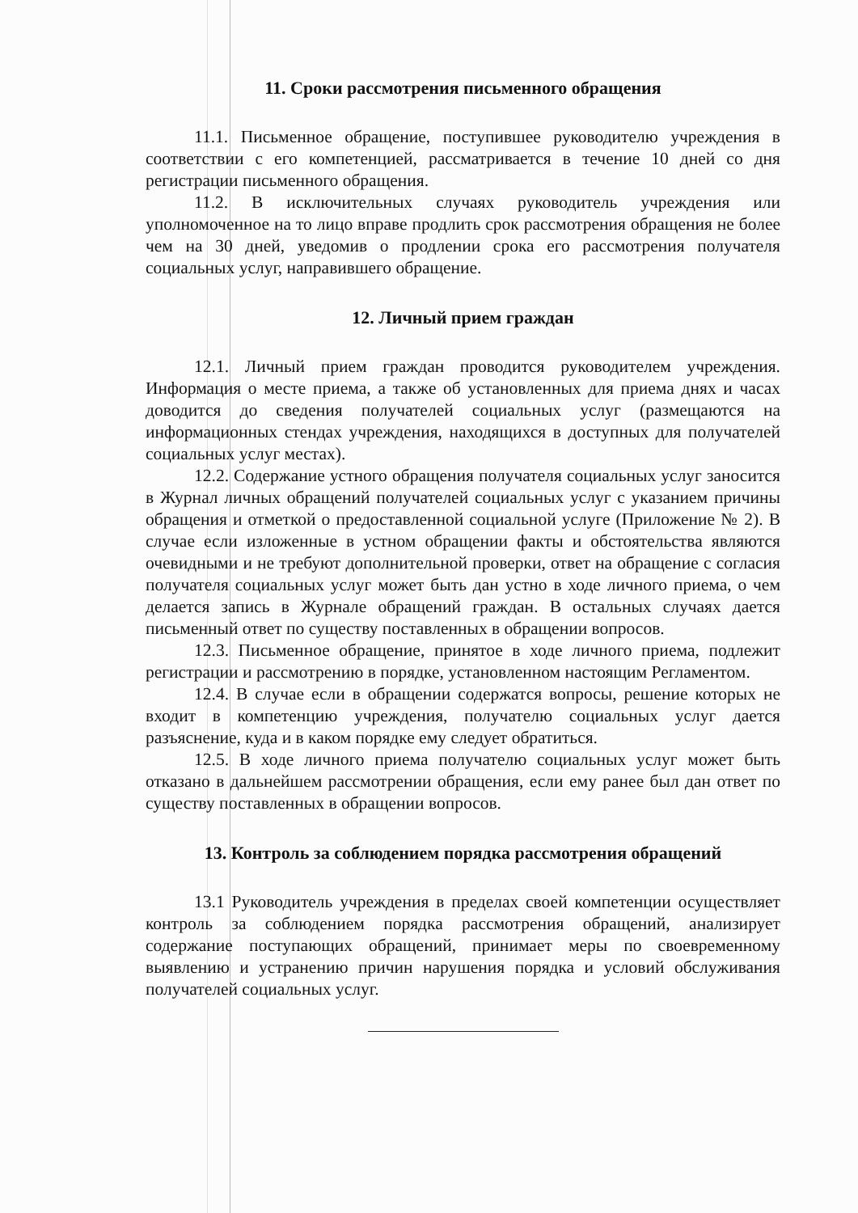11. Сроки рассмотрения письменного обращения
11.1. Письменное обращение, поступившее руководителю учреждения в соответствии с его компетенцией, рассматривается в течение 10 дней со дня регистрации письменного обращения.
11.2. В исключительных случаях руководитель учреждения или уполномоченное на то лицо вправе продлить срок рассмотрения обращения не более чем на 30 дней, уведомив о продлении срока его рассмотрения получателя социальных услуг, направившего обращение.
12. Личный прием граждан
12.1. Личный прием граждан проводится руководителем учреждения. Информация о месте приема, а также об установленных для приема днях и часах доводится до сведения получателей социальных услуг (размещаются на информационных стендах учреждения, находящихся в доступных для получателей социальных услуг местах).
12.2. Содержание устного обращения получателя социальных услуг заносится в Журнал личных обращений получателей социальных услуг с указанием причины обращения и отметкой о предоставленной социальной услуге (Приложение № 2). В случае если изложенные в устном обращении факты и обстоятельства являются очевидными и не требуют дополнительной проверки, ответ на обращение с согласия получателя социальных услуг может быть дан устно в ходе личного приема, о чем делается запись в Журнале обращений граждан. В остальных случаях дается письменный ответ по существу поставленных в обращении вопросов.
12.3. Письменное обращение, принятое в ходе личного приема, подлежит регистрации и рассмотрению в порядке, установленном настоящим Регламентом.
12.4. В случае если в обращении содержатся вопросы, решение которых не входит в компетенцию учреждения, получателю социальных услуг дается разъяснение, куда и в каком порядке ему следует обратиться.
12.5. В ходе личного приема получателю социальных услуг может быть отказано в дальнейшем рассмотрении обращения, если ему ранее был дан ответ по существу поставленных в обращении вопросов.
13. Контроль за соблюдением порядка рассмотрения обращений
13.1 Руководитель учреждения в пределах своей компетенции осуществляет контроль за соблюдением порядка рассмотрения обращений, анализирует содержание поступающих обращений, принимает меры по своевременному выявлению и устранению причин нарушения порядка и условий обслуживания получателей социальных услуг.